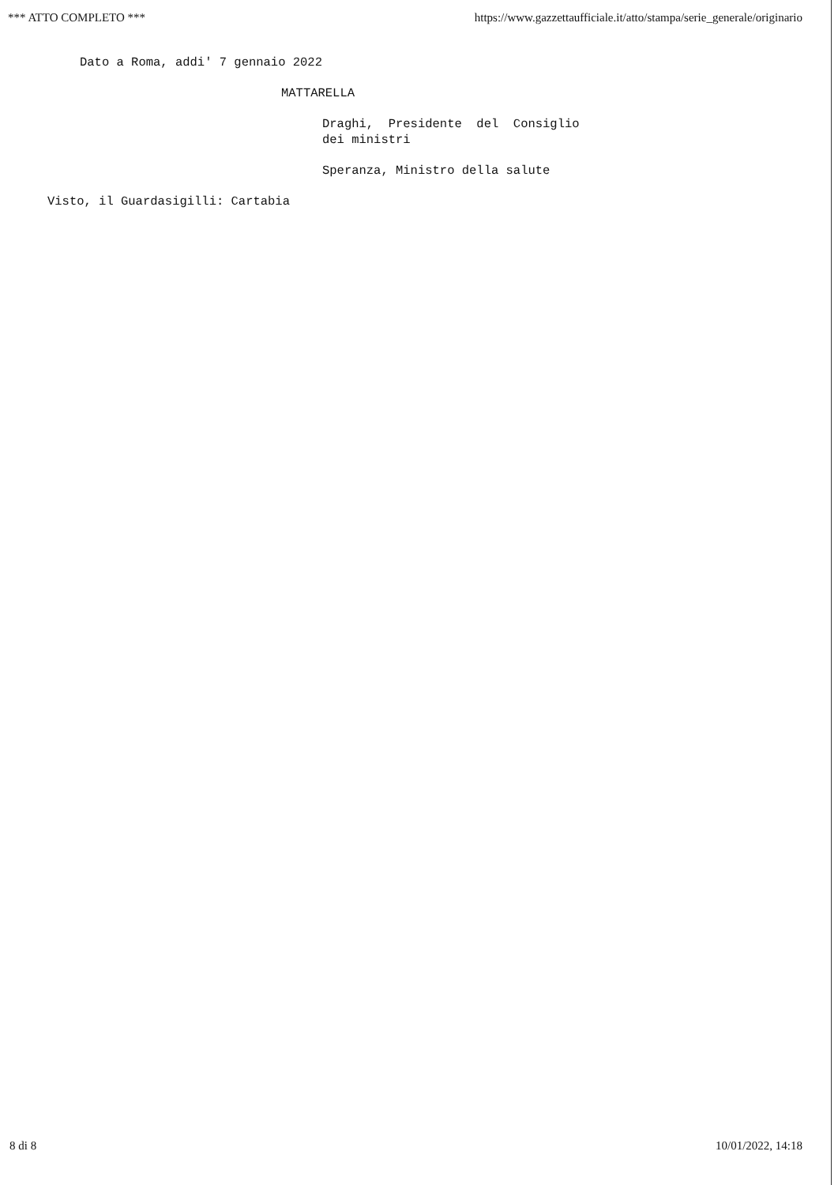*** ATTO COMPLETO *** https://www.gazzettaufficiale.it/atto/stampa/serie_generale/originario
Dato a Roma, addi' 7 gennaio 2022
MATTARELLA
Draghi, Presidente del Consiglio dei ministri
Speranza, Ministro della salute
Visto, il Guardasigilli: Cartabia
8 di 8 10/01/2022, 14:18